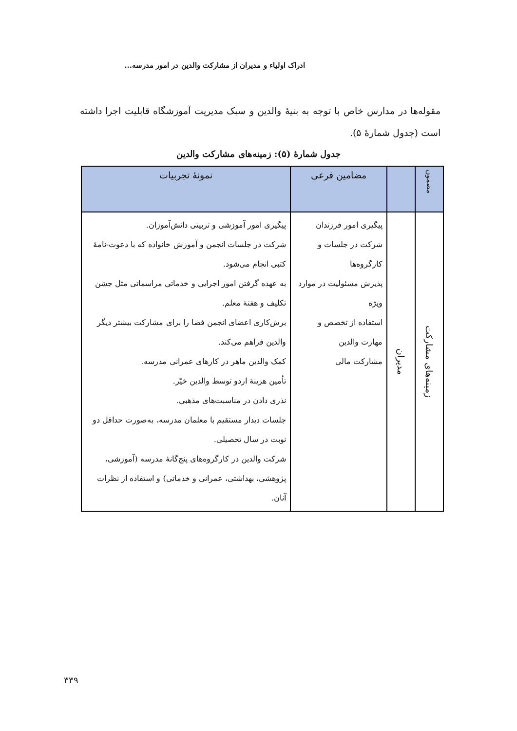ادراک اولیاء و مدیران از مشارکت والدین در امور مدرسه...
مقوله‌ها در مدارس خاص با توجه به بنیهٔ والدین و سبک مدیریت آموزشگاه قابلیت اجرا داشته است (جدول شمارهٔ ۵).
جدول شمارهٔ (۵): زمینه‌های مشارکت والدین
| مضمون | | مضامین فرعی | نمونهٔ تجربیات |
| --- | --- | --- | --- |
| زمینه‌های مشارکت | مدیران | پیگیری امور فرزندان شرکت در جلسات و کارگروه‌ها پذیرش مسئولیت در موارد ویژه استفاده از تخصص و مهارت والدین مشارکت مالی | پیگیری امور آموزشی و تربیتی دانش‌آموزان. شرکت در جلسات انجمن و آموزش خانواده که با دعوت-نامهٔ کتبی انجام می‌شود. به عهده گرفتن امور اجرایی و خدماتی مراسماتی مثل جشن تکلیف و هفتهٔ معلم. برش‌کاری اعضای انجمن فضا را برای مشارکت بیشتر دیگر والدین فراهم می‌کند. کمک والدین ماهر در کارهای عمرانی مدرسه. تأمین هزینهٔ اردو توسط والدین خیّر. نذری دادن در مناسبت‌های مذهبی. جلسات دیدار مستقیم با معلمان مدرسه، به‌صورت حداقل دو نوبت در سال تحصیلی. شرکت والدین در کارگروه‌های پنج‌گانهٔ مدرسه (آموزشی، پژوهشی، بهداشتی، عمرانی و خدماتی) و استفاده از نظرات آنان. |
۳۳۹